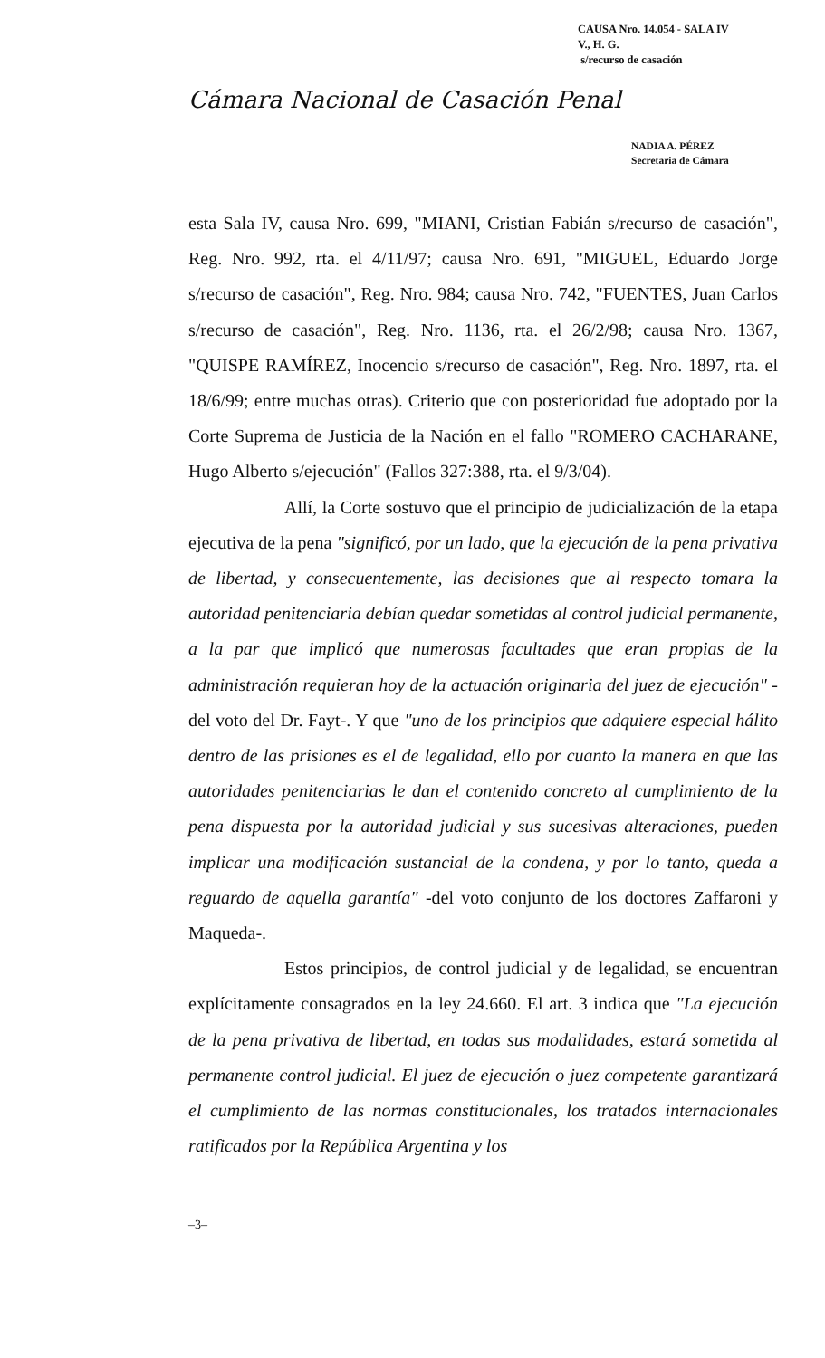CAUSA Nro. 14.054 - SALA IV
V., H. G.
s/recurso de casación
Cámara Nacional de Casación Penal
NADIA A. PÉREZ
Secretaria de Cámara
esta Sala IV, causa Nro. 699, "MIANI, Cristian Fabián s/recurso de casación", Reg. Nro. 992, rta. el 4/11/97; causa Nro. 691, "MIGUEL, Eduardo Jorge s/recurso de casación", Reg. Nro. 984; causa Nro. 742, "FUENTES, Juan Carlos s/recurso de casación", Reg. Nro. 1136, rta. el 26/2/98; causa Nro. 1367, "QUISPE RAMÍREZ, Inocencio s/recurso de casación", Reg. Nro. 1897, rta. el 18/6/99; entre muchas otras). Criterio que con posterioridad fue adoptado por la Corte Suprema de Justicia de la Nación en el fallo "ROMERO CACHARANE, Hugo Alberto s/ejecución" (Fallos 327:388, rta. el 9/3/04).
Allí, la Corte sostuvo que el principio de judicialización de la etapa ejecutiva de la pena "significó, por un lado, que la ejecución de la pena privativa de libertad, y consecuentemente, las decisiones que al respecto tomara la autoridad penitenciaria debían quedar sometidas al control judicial permanente, a la par que implicó que numerosas facultades que eran propias de la administración requieran hoy de la actuación originaria del juez de ejecución" -del voto del Dr. Fayt-. Y que "uno de los principios que adquiere especial hálito dentro de las prisiones es el de legalidad, ello por cuanto la manera en que las autoridades penitenciarias le dan el contenido concreto al cumplimiento de la pena dispuesta por la autoridad judicial y sus sucesivas alteraciones, pueden implicar una modificación sustancial de la condena, y por lo tanto, queda a reguardo de aquella garantía" -del voto conjunto de los doctores Zaffaroni y Maqueda-.
Estos principios, de control judicial y de legalidad, se encuentran explícitamente consagrados en la ley 24.660. El art. 3 indica que "La ejecución de la pena privativa de libertad, en todas sus modalidades, estará sometida al permanente control judicial. El juez de ejecución o juez competente garantizará el cumplimiento de las normas constitucionales, los tratados internacionales ratificados por la República Argentina y los
–3–